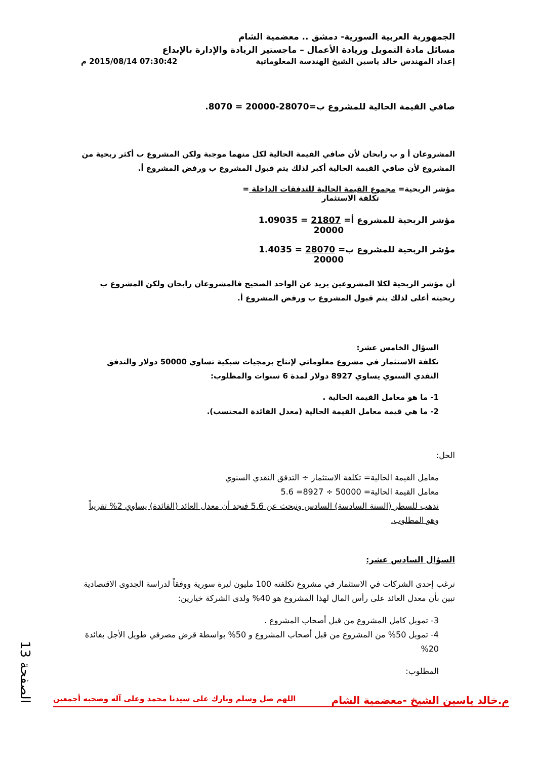الجمهورية العربية السورية- دمشق .. معضمية الشام
مسائل مادة التمويل وريادة الأعمال – ماجستير الريادة والإدارة بالإبداع
إعداد المهندس خالد ياسين الشيخ الهندسة المعلوماتية 07:30:42 2015/08/14 م
صافي القيمة الحالية للمشروع ب=28070-20000 = 8070.
المشروعان أ و ب رابحان لأن صافي القيمة الحالية لكل منهما موجبة ولكن المشروع ب أكثر ربحية من المشروع لأن صافي القيمة الحالية أكبر لذلك يتم قبول المشروع ب ورفض المشروع أ.
مؤشر الربحية= مجموع القيمة الحالية للتدفقات الداخلة =
تكلفة الاستثمار
مؤشر الربحية للمشروع أ= 21807 = 1.09035
20000
مؤشر الربحية للمشروع ب= 28070 = 1.4035
20000
أن مؤشر الربحية لكلا المشروعين يزيد عن الواحد الصحيح فالمشروعان رابحان ولكن المشروع ب ربحيته أعلى لذلك يتم قبول المشروع ب ورفض المشروع أ.
السؤال الخامس عشر:
تكلفة الاستثمار في مشروع معلوماتي لإنتاج برمجيات شبكية تساوي 50000 دولار والتدفق النقدي السنوي يساوي 8927 دولار لمدة 6 سنوات والمطلوب:
1- ما هو معامل القيمة الحالية .
2- ما هي قيمة معامل القيمة الحالية (معدل الفائدة المحتسب).
الحل:
معامل القيمة الحالية= تكلفة الاستثمار ÷ التدفق النقدي السنوي
معامل القيمة الحالية= 50000 ÷ 8927= 5.6
نذهب للسطر (السنة السادسة) السادس ونبحث عن 5.6 فنجد أن معدل العائد (الفائدة) يساوي 2% تقريباً وهو المطلوب.
السؤال السادس عشر:
ترغب إحدى الشركات في الاستثمار في مشروع تكلفته 100 مليون ليرة سورية ووفقاً لدراسة الجدوى الاقتصادية تبين بأن معدل العائد على رأس المال لهذا المشروع هو 40% ولدى الشركة خيارين:
3- تمويل كامل المشروع من قبل أصحاب المشروع .
4- تمويل 50% من المشروع من قبل أصحاب المشروع و 50% بواسطة قرض مصرفي طويل الأجل بفائدة 20%
المطلوب:
الصفحة 13
م.خالد ياسين الشيخ -معضمية الشام اللهم صل وسلم وبارك على سيدنا محمد وعلى آله وصحبه أجمعين